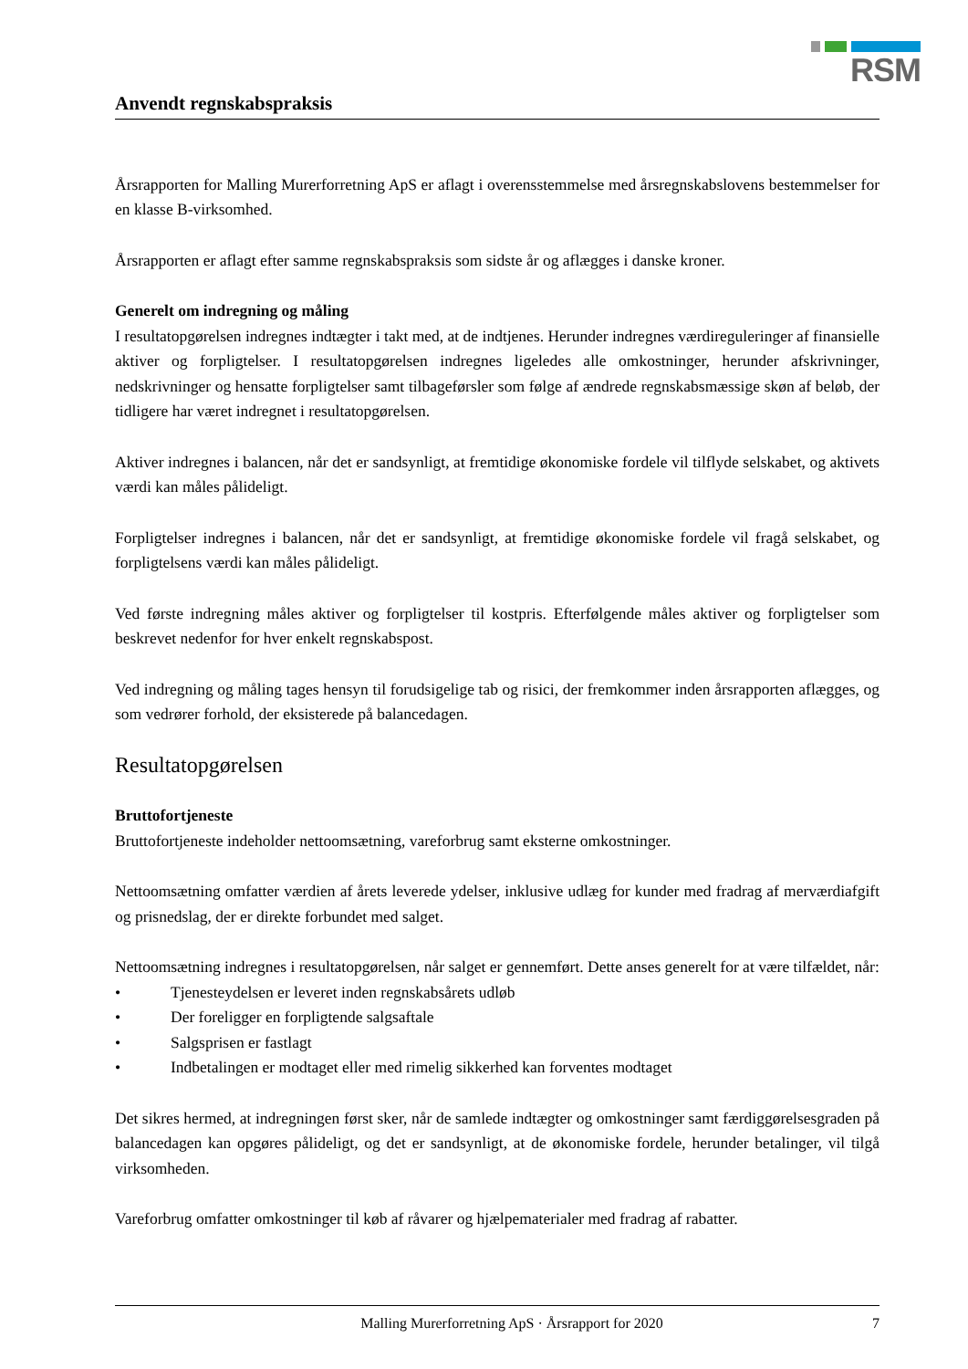RSM
Anvendt regnskabspraksis
Årsrapporten for Malling Murerforretning ApS er aflagt i overensstemmelse med årsregnskabslovens bestemmelser for en klasse B-virksomhed.
Årsrapporten er aflagt efter samme regnskabspraksis som sidste år og aflægges i danske kroner.
Generelt om indregning og måling
I resultatopgørelsen indregnes indtægter i takt med, at de indtjenes. Herunder indregnes værdireguleringer af finansielle aktiver og forpligtelser. I resultatopgørelsen indregnes ligeledes alle omkostninger, herunder afskrivninger, nedskrivninger og hensatte forpligtelser samt tilbageførsler som følge af ændrede regnskabsmæssige skøn af beløb, der tidligere har været indregnet i resultatopgørelsen.
Aktiver indregnes i balancen, når det er sandsynligt, at fremtidige økonomiske fordele vil tilflyde selskabet, og aktivets værdi kan måles pålideligt.
Forpligtelser indregnes i balancen, når det er sandsynligt, at fremtidige økonomiske fordele vil fragå selskabet, og forpligtelsens værdi kan måles pålideligt.
Ved første indregning måles aktiver og forpligtelser til kostpris. Efterfølgende måles aktiver og forpligtelser som beskrevet nedenfor for hver enkelt regnskabspost.
Ved indregning og måling tages hensyn til forudsigelige tab og risici, der fremkommer inden årsrapporten aflægges, og som vedrører forhold, der eksisterede på balancedagen.
Resultatopgørelsen
Bruttofortjeneste
Bruttofortjeneste indeholder nettoomsætning, vareforbrug samt eksterne omkostninger.
Nettoomsætning omfatter værdien af årets leverede ydelser, inklusive udlæg for kunder med fradrag af merværdiafgift og prisnedslag, der er direkte forbundet med salget.
Nettoomsætning indregnes i resultatopgørelsen, når salget er gennemført. Dette anses generelt for at være tilfældet, når:
• Tjenesteydelsen er leveret inden regnskabsårets udløb
• Der foreligger en forpligtende salgsaftale
• Salgsprisen er fastlagt
• Indbetalingen er modtaget eller med rimelig sikkerhed kan forventes modtaget
Det sikres hermed, at indregningen først sker, når de samlede indtægter og omkostninger samt færdiggørelsesgraden på balancedagen kan opgøres pålideligt, og det er sandsynligt, at de økonomiske fordele, herunder betalinger, vil tilgå virksomheden.
Vareforbrug omfatter omkostninger til køb af råvarer og hjælpematerialer med fradrag af rabatter.
Malling Murerforretning ApS · Årsrapport for 2020 7